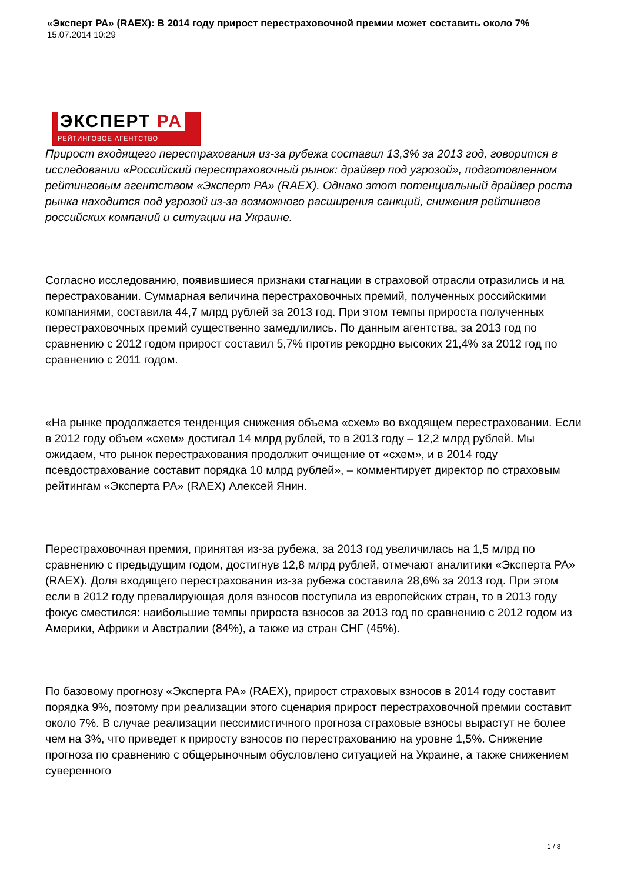«Эксперт РА» (RAEX): В 2014 году прирост перестраховочной премии может составить около 7%
15.07.2014 10:29
ЭКСПЕРТ РА
РЕЙТИНГОВОЕ АГЕНТСТВО
Прирост входящего перестрахования из-за рубежа составил 13,3% за 2013 год, говорится в исследовании «Российский перестраховочный рынок: драйвер под угрозой», подготовленном рейтинговым агентством «Эксперт РА» (RAEX). Однако этот потенциальный драйвер роста рынка находится под угрозой из-за возможного расширения санкций, снижения рейтингов российских компаний и ситуации на Украине.
Согласно исследованию, появившиеся признаки стагнации в страховой отрасли отразились и на перестраховании. Суммарная величина перестраховочных премий, полученных российскими компаниями, составила 44,7 млрд рублей за 2013 год. При этом темпы прироста полученных перестраховочных премий существенно замедлились. По данным агентства, за 2013 год по сравнению с 2012 годом прирост составил 5,7% против рекордно высоких 21,4% за 2012 год по сравнению с 2011 годом.
«На рынке продолжается тенденция снижения объема «схем» во входящем перестраховании. Если в 2012 году объем «схем» достигал 14 млрд рублей, то в 2013 году – 12,2 млрд рублей. Мы ожидаем, что рынок перестрахования продолжит очищение от «схем», и в 2014 году псевдострахование составит порядка 10 млрд рублей», – комментирует директор по страховым рейтингам «Эксперта РА» (RAEX) Алексей Янин.
Перестраховочная премия, принятая из-за рубежа, за 2013 год увеличилась на 1,5 млрд по сравнению с предыдущим годом, достигнув 12,8 млрд рублей, отмечают аналитики «Эксперта РА» (RAEX). Доля входящего перестрахования из-за рубежа составила 28,6% за 2013 год. При этом если в 2012 году превалирующая доля взносов поступила из европейских стран, то в 2013 году фокус сместился: наибольшие темпы прироста взносов за 2013 год по сравнению с 2012 годом из Америки, Африки и Австралии (84%), а также из стран СНГ (45%).
По базовому прогнозу «Эксперта РА» (RAEX), прирост страховых взносов в 2014 году составит порядка 9%, поэтому при реализации этого сценария прирост перестраховочной премии составит около 7%. В случае реализации пессимистичного прогноза страховые взносы вырастут не более чем на 3%, что приведет к приросту взносов по перестрахованию на уровне 1,5%. Снижение прогноза по сравнению с общерыночным обусловлено ситуацией на Украине, а также снижением суверенного
1 / 8